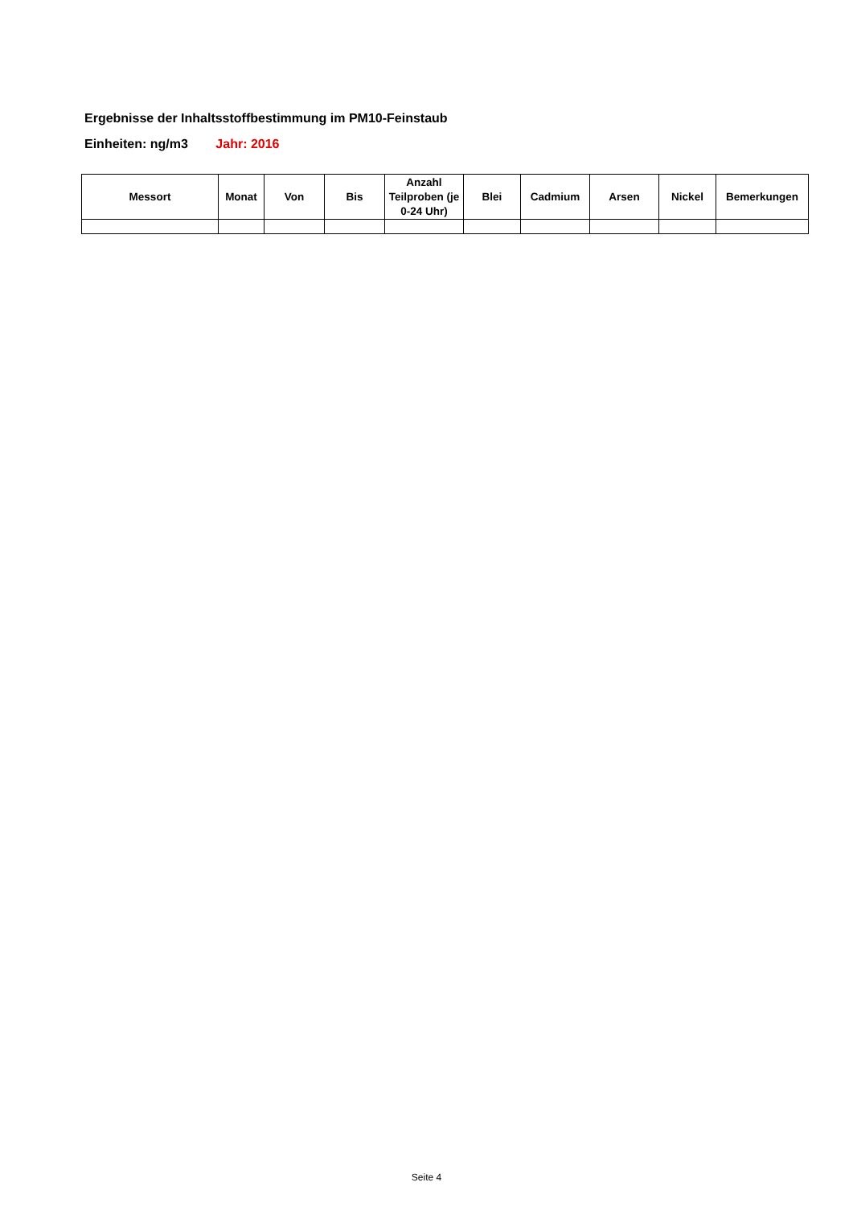Ergebnisse der Inhaltsstoffbestimmung im PM10-Feinstaub
Einheiten: ng/m3 Jahr: 2016
| Messort | Monat | Von | Bis | Anzahl Teilproben (je 0-24 Uhr) | Blei | Cadmium | Arsen | Nickel | Bemerkungen |
| --- | --- | --- | --- | --- | --- | --- | --- | --- | --- |
Seite 4